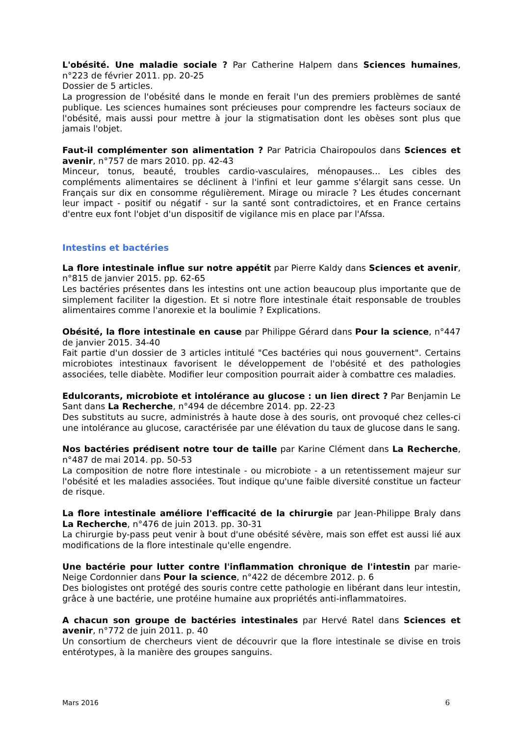L'obésité. Une maladie sociale ? Par Catherine Halpem dans Sciences humaines, n°223 de février 2011. pp. 20-25
Dossier de 5 articles.
La progression de l'obésité dans le monde en ferait l'un des premiers problèmes de santé publique. Les sciences humaines sont précieuses pour comprendre les facteurs sociaux de l'obésité, mais aussi pour mettre à jour la stigmatisation dont les obèses sont plus que jamais l'objet.
Faut-il complémenter son alimentation ? Par Patricia Chairopoulos dans Sciences et avenir, n°757 de mars 2010. pp. 42-43
Minceur, tonus, beauté, troubles cardio-vasculaires, ménopauses... Les cibles des compléments alimentaires se déclinent à l'infini et leur gamme s'élargit sans cesse. Un Français sur dix en consomme régulièrement. Mirage ou miracle ? Les études concernant leur impact - positif ou négatif - sur la santé sont contradictoires, et en France certains d'entre eux font l'objet d'un dispositif de vigilance mis en place par l'Afssa.
Intestins et bactéries
La flore intestinale influe sur notre appétit par Pierre Kaldy dans Sciences et avenir, n°815 de janvier 2015. pp. 62-65
Les bactéries présentes dans les intestins ont une action beaucoup plus importante que de simplement faciliter la digestion. Et si notre flore intestinale était responsable de troubles alimentaires comme l'anorexie et la boulimie ? Explications.
Obésité, la flore intestinale en cause par Philippe Gérard dans Pour la science, n°447 de janvier 2015. 34-40
Fait partie d'un dossier de 3 articles intitulé "Ces bactéries qui nous gouvernent". Certains microbiotes intestinaux favorisent le développement de l'obésité et des pathologies associées, telle diabète. Modifier leur composition pourrait aider à combattre ces maladies.
Edulcorants, microbiote et intolérance au glucose : un lien direct ? Par Benjamin Le Sant dans La Recherche, n°494 de décembre 2014. pp. 22-23
Des substituts au sucre, administrés à haute dose à des souris, ont provoqué chez celles-ci une intolérance au glucose, caractérisée par une élévation du taux de glucose dans le sang.
Nos bactéries prédisent notre tour de taille par Karine Clément dans La Recherche, n°487 de mai 2014. pp. 50-53
La composition de notre flore intestinale - ou microbiote - a un retentissement majeur sur l'obésité et les maladies associées. Tout indique qu'une faible diversité constitue un facteur de risque.
La flore intestinale améliore l'efficacité de la chirurgie par Jean-Philippe Braly dans La Recherche, n°476 de juin 2013. pp. 30-31
La chirurgie by-pass peut venir à bout d'une obésité sévère, mais son effet est aussi lié aux modifications de la flore intestinale qu'elle engendre.
Une bactérie pour lutter contre l'inflammation chronique de l'intestin par marie-Neige Cordonnier dans Pour la science, n°422 de décembre 2012. p. 6
Des biologistes ont protégé des souris contre cette pathologie en libérant dans leur intestin, grâce à une bactérie, une protéine humaine aux propriétés anti-inflammatoires.
A chacun son groupe de bactéries intestinales par Hervé Ratel dans Sciences et avenir, n°772 de juin 2011. p. 40
Un consortium de chercheurs vient de découvrir que la flore intestinale se divise en trois entérotypes, à la manière des groupes sanguins.
Mars 2016 6